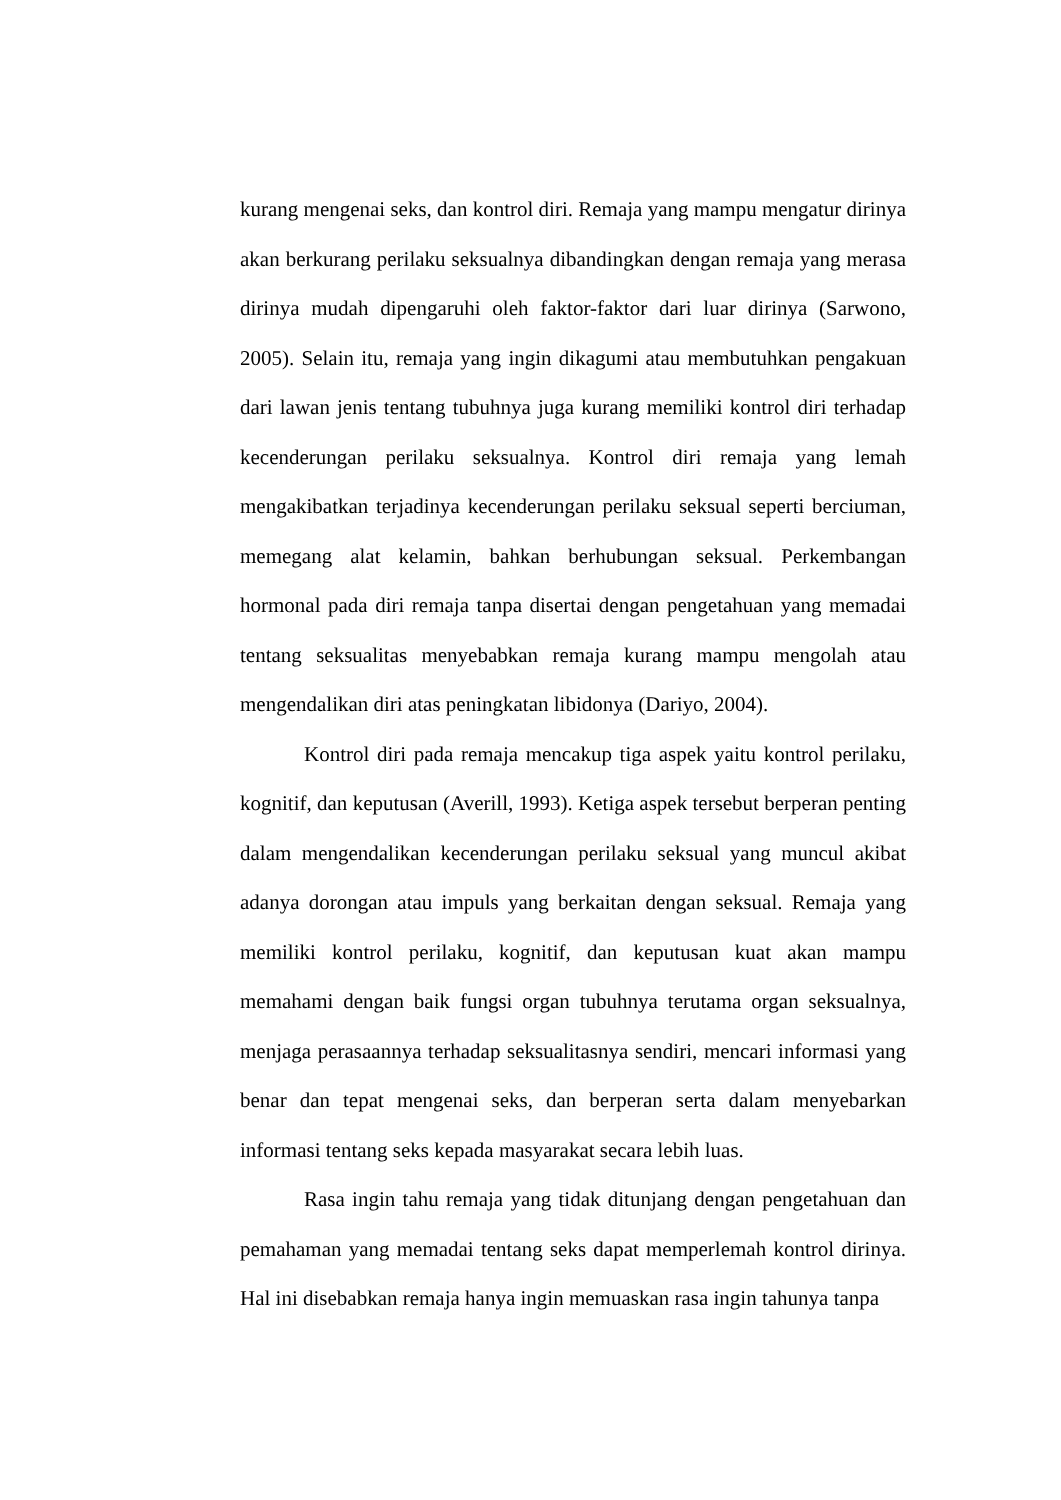kurang mengenai seks, dan kontrol diri. Remaja yang mampu mengatur dirinya akan berkurang perilaku seksualnya dibandingkan dengan remaja yang merasa dirinya mudah dipengaruhi oleh faktor-faktor dari luar dirinya (Sarwono, 2005). Selain itu, remaja yang ingin dikagumi atau membutuhkan pengakuan dari lawan jenis tentang tubuhnya juga kurang memiliki kontrol diri terhadap kecenderungan perilaku seksualnya. Kontrol diri remaja yang lemah mengakibatkan terjadinya kecenderungan perilaku seksual seperti berciuman, memegang alat kelamin, bahkan berhubungan seksual. Perkembangan hormonal pada diri remaja tanpa disertai dengan pengetahuan yang memadai tentang seksualitas menyebabkan remaja kurang mampu mengolah atau mengendalikan diri atas peningkatan libidonya (Dariyo, 2004).
Kontrol diri pada remaja mencakup tiga aspek yaitu kontrol perilaku, kognitif, dan keputusan (Averill, 1993). Ketiga aspek tersebut berperan penting dalam mengendalikan kecenderungan perilaku seksual yang muncul akibat adanya dorongan atau impuls yang berkaitan dengan seksual. Remaja yang memiliki kontrol perilaku, kognitif, dan keputusan kuat akan mampu memahami dengan baik fungsi organ tubuhnya terutama organ seksualnya, menjaga perasaannya terhadap seksualitasnya sendiri, mencari informasi yang benar dan tepat mengenai seks, dan berperan serta dalam menyebarkan informasi tentang seks kepada masyarakat secara lebih luas.
Rasa ingin tahu remaja yang tidak ditunjang dengan pengetahuan dan pemahaman yang memadai tentang seks dapat memperlemah kontrol dirinya. Hal ini disebabkan remaja hanya ingin memuaskan rasa ingin tahunya tanpa